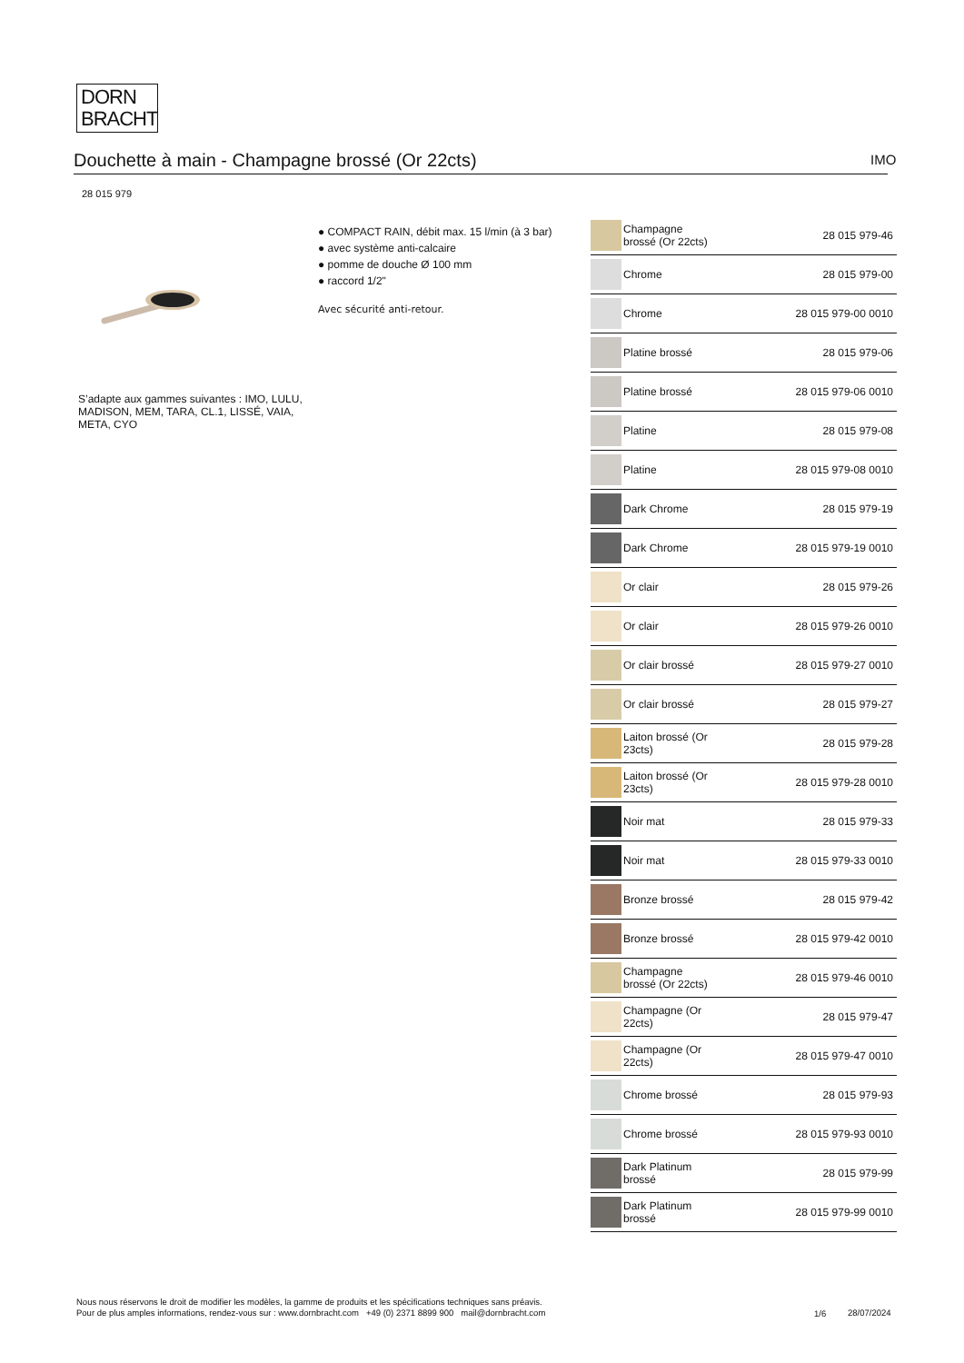DORN
BRACHT
Douchette à main - Champagne brossé (Or 22cts) IMO
28 015 979
S’adapte aux gammes suivantes : IMO, LULU, MADISON, MEM, TARA, CL.1, LISSÉ, VAIA, META, CYO
● COMPACT RAIN, débit max. 15 l/min (à 3 bar)
● avec système anti-calcaire
● pomme de douche Ø 100 mm
● raccord 1/2"
Avec sécurité anti-retour.
| | Champagne brossé (Or 22cts) | 28 015 979-46 |
| | Chrome | 28 015 979-00 |
| | Chrome | 28 015 979-00 0010 |
| | Platine brossé | 28 015 979-06 |
| | Platine brossé | 28 015 979-06 0010 |
| | Platine | 28 015 979-08 |
| | Platine | 28 015 979-08 0010 |
| | Dark Chrome | 28 015 979-19 |
| | Dark Chrome | 28 015 979-19 0010 |
| | Or clair | 28 015 979-26 |
| | Or clair | 28 015 979-26 0010 |
| | Or clair brossé | 28 015 979-27 0010 |
| | Or clair brossé | 28 015 979-27 |
| | Laiton brossé (Or 23cts) | 28 015 979-28 |
| | Laiton brossé (Or 23cts) | 28 015 979-28 0010 |
| | Noir mat | 28 015 979-33 |
| | Noir mat | 28 015 979-33 0010 |
| | Bronze brossé | 28 015 979-42 |
| | Bronze brossé | 28 015 979-42 0010 |
| | Champagne brossé (Or 22cts) | 28 015 979-46 0010 |
| | Champagne (Or 22cts) | 28 015 979-47 |
| | Champagne (Or 22cts) | 28 015 979-47 0010 |
| | Chrome brossé | 28 015 979-93 |
| | Chrome brossé | 28 015 979-93 0010 |
| | Dark Platinum brossé | 28 015 979-99 |
| | Dark Platinum brossé | 28 015 979-99 0010 |
Nous nous réservons le droit de modifier les modèles, la gamme de produits et les spécifications techniques sans préavis.
Pour de plus amples informations, rendez-vous sur : www.dornbracht.com +49 (0) 2371 8899 900 mail@dornbracht.com
1/6 28/07/2024